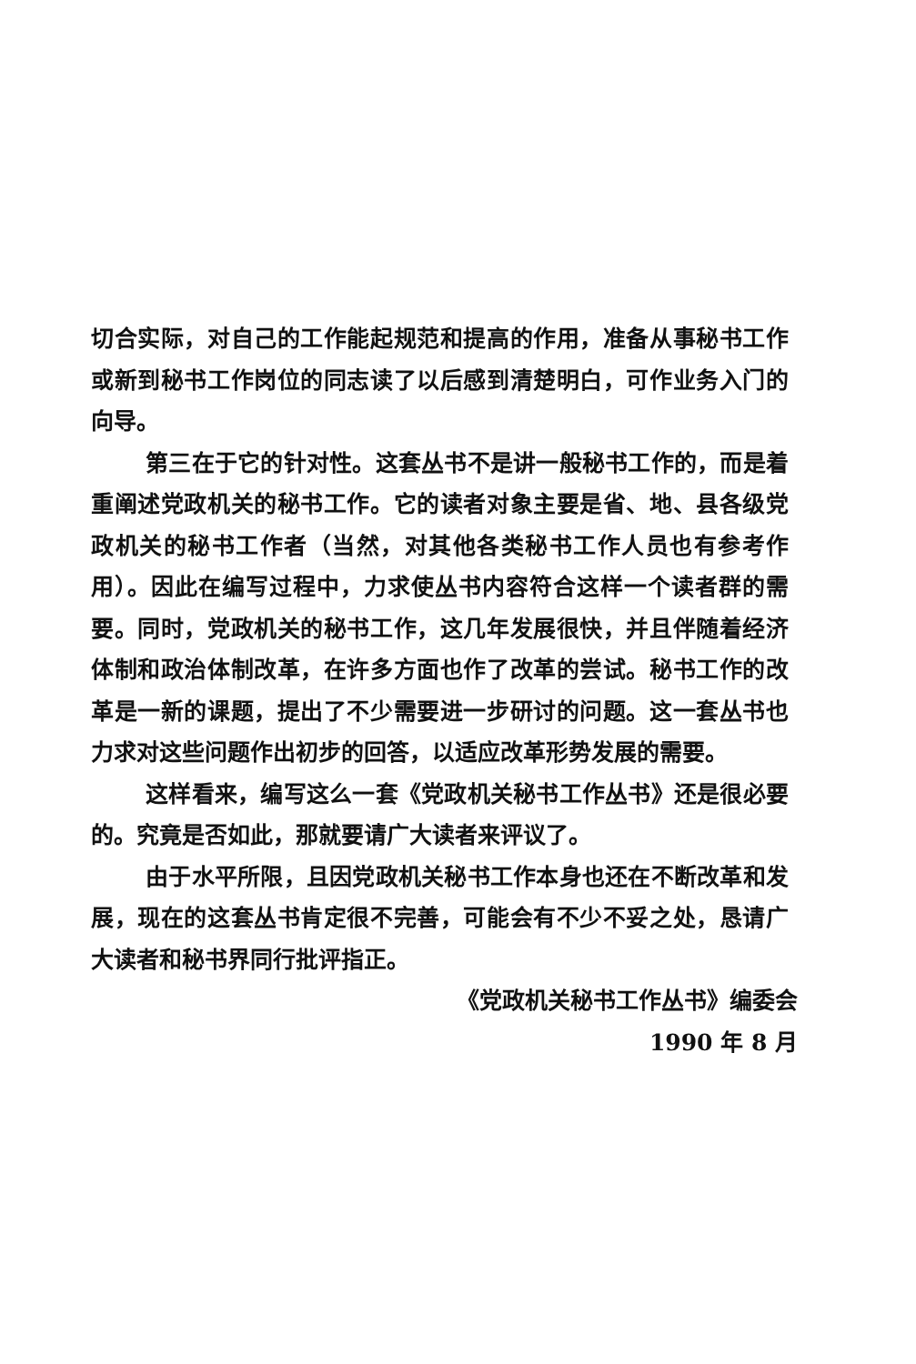切合实际，对自己的工作能起规范和提高的作用，准备从事秘书工作或新到秘书工作岗位的同志读了以后感到清楚明白，可作业务入门的向导。
第三在于它的针对性。这套丛书不是讲一般秘书工作的，而是着重阐述党政机关的秘书工作。它的读者对象主要是省、地、县各级党政机关的秘书工作者（当然，对其他各类秘书工作人员也有参考作用）。因此在编写过程中，力求使丛书内容符合这样一个读者群的需要。同时，党政机关的秘书工作，这几年发展很快，并且伴随着经济体制和政治体制改革，在许多方面也作了改革的尝试。秘书工作的改革是一新的课题，提出了不少需要进一步研讨的问题。这一套丛书也力求对这些问题作出初步的回答，以适应改革形势发展的需要。
这样看来，编写这么一套《党政机关秘书工作丛书》还是很必要的。究竟是否如此，那就要请广大读者来评议了。
由于水平所限，且因党政机关秘书工作本身也还在不断改革和发展，现在的这套丛书肯定很不完善，可能会有不少不妥之处，恳请广大读者和秘书界同行批评指正。
《党政机关秘书工作丛书》编委会
1990 年 8 月